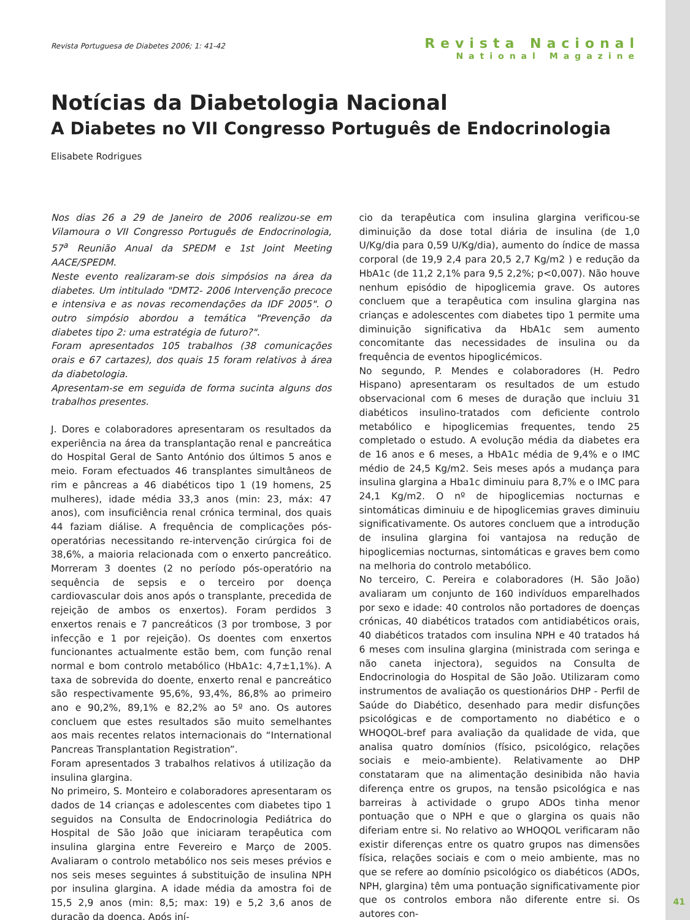Revista Portuguesa de Diabetes 2006; 1: 41-42
Revista Nacional
National Magazine
Notícias da Diabetologia Nacional
A Diabetes no VII Congresso Português de Endocrinologia
Elisabete Rodrigues
Nos dias 26 a 29 de Janeiro de 2006 realizou-se em Vilamoura o VII Congresso Português de Endocrinologia, 57<sup>a</sup> Reunião Anual da SPEDM e 1st Joint Meeting AACE/SPEDM.
Neste evento realizaram-se dois simpósios na área da diabetes. Um intitulado "DMT2- 2006 Intervenção precoce e intensiva e as novas recomendações da IDF 2005". O outro simpósio abordou a temática "Prevenção da diabetes tipo 2: uma estratégia de futuro?".
Foram apresentados 105 trabalhos (38 comunicações orais e 67 cartazes), dos quais 15 foram relativos à área da diabetologia.
Apresentam-se em seguida de forma sucinta alguns dos trabalhos presentes.
J. Dores e colaboradores apresentaram os resultados da experiência na área da transplantação renal e pancreática do Hospital Geral de Santo António dos últimos 5 anos e meio. Foram efectuados 46 transplantes simultâneos de rim e pâncreas a 46 diabéticos tipo 1 (19 homens, 25 mulheres), idade média 33,3 anos (min: 23, máx: 47 anos), com insuficiência renal crónica terminal, dos quais 44 faziam diálise. A frequência de complicações pós-operatórias necessitando re-intervenção cirúrgica foi de 38,6%, a maioria relacionada com o enxerto pancreático. Morreram 3 doentes (2 no período pós-operatório na sequência de sepsis e o terceiro por doença cardiovascular dois anos após o transplante, precedida de rejeição de ambos os enxertos). Foram perdidos 3 enxertos renais e 7 pancreáticos (3 por trombose, 3 por infecção e 1 por rejeição). Os doentes com enxertos funcionantes actualmente estão bem, com função renal normal e bom controlo metabólico (HbA1c: 4,7±1,1%). A taxa de sobrevida do doente, enxerto renal e pancreático são respectivamente 95,6%, 93,4%, 86,8% ao primeiro ano e 90,2%, 89,1% e 82,2% ao 5º ano. Os autores concluem que estes resultados são muito semelhantes aos mais recentes relatos internacionais do “International Pancreas Transplantation Registration”.
Foram apresentados 3 trabalhos relativos á utilização da insulina glargina.
No primeiro, S. Monteiro e colaboradores apresentaram os dados de 14 crianças e adolescentes com diabetes tipo 1 seguidos na Consulta de Endocrinologia Pediátrica do Hospital de São João que iniciaram terapêutica com insulina glargina entre Fevereiro e Março de 2005. Avaliaram o controlo metabólico nos seis meses prévios e nos seis meses seguintes á substituição de insulina NPH por insulina glargina. A idade média da amostra foi de 15,5 2,9 anos (min: 8,5; max: 19) e 5,2 3,6 anos de duração da doença. Após iní-
cio da terapêutica com insulina glargina verificou-se diminuição da dose total diária de insulina (de 1,0 U/Kg/dia para 0,59 U/Kg/dia), aumento do índice de massa corporal (de 19,9 2,4 para 20,5 2,7 Kg/m2 ) e redução da HbA1c (de 11,2 2,1% para 9,5 2,2%; p<0,007). Não houve nenhum episódio de hipoglicemia grave. Os autores concluem que a terapêutica com insulina glargina nas crianças e adolescentes com diabetes tipo 1 permite uma diminuição significativa da HbA1c sem aumento concomitante das necessidades de insulina ou da frequência de eventos hipoglicémicos.
No segundo, P. Mendes e colaboradores (H. Pedro Hispano) apresentaram os resultados de um estudo observacional com 6 meses de duração que incluiu 31 diabéticos insulino-tratados com deficiente controlo metabólico e hipoglicemias frequentes, tendo 25 completado o estudo. A evolução média da diabetes era de 16 anos e 6 meses, a HbA1c média de 9,4% e o IMC médio de 24,5 Kg/m2. Seis meses após a mudança para insulina glargina a Hba1c diminuiu para 8,7% e o IMC para 24,1 Kg/m2. O nº de hipoglicemias nocturnas e sintomáticas diminuiu e de hipoglicemias graves diminuiu significativamente. Os autores concluem que a introdução de insulina glargina foi vantajosa na redução de hipoglicemias nocturnas, sintomáticas e graves bem como na melhoria do controlo metabólico.
No terceiro, C. Pereira e colaboradores (H. São João) avaliaram um conjunto de 160 indivíduos emparelhados por sexo e idade: 40 controlos não portadores de doenças crónicas, 40 diabéticos tratados com antidiabéticos orais, 40 diabéticos tratados com insulina NPH e 40 tratados há 6 meses com insulina glargina (ministrada com seringa e não caneta injectora), seguidos na Consulta de Endocrinologia do Hospital de São João. Utilizaram como instrumentos de avaliação os questionários DHP - Perfil de Saúde do Diabético, desenhado para medir disfunções psicológicas e de comportamento no diabético e o WHOQOL-bref para avaliação da qualidade de vida, que analisa quatro domínios (físico, psicológico, relações sociais e meio-ambiente). Relativamente ao DHP constataram que na alimentação desinibida não havia diferença entre os grupos, na tensão psicológica e nas barreiras à actividade o grupo ADOs tinha menor pontuação que o NPH e que o glargina os quais não diferiam entre si. No relativo ao WHOQOL verificaram não existir diferenças entre os quatro grupos nas dimensões física, relações sociais e com o meio ambiente, mas no que se refere ao domínio psicológico os diabéticos (ADOs, NPH, glargina) têm uma pontuação significativamente pior que os controlos embora não diferente entre si. Os autores con-
41